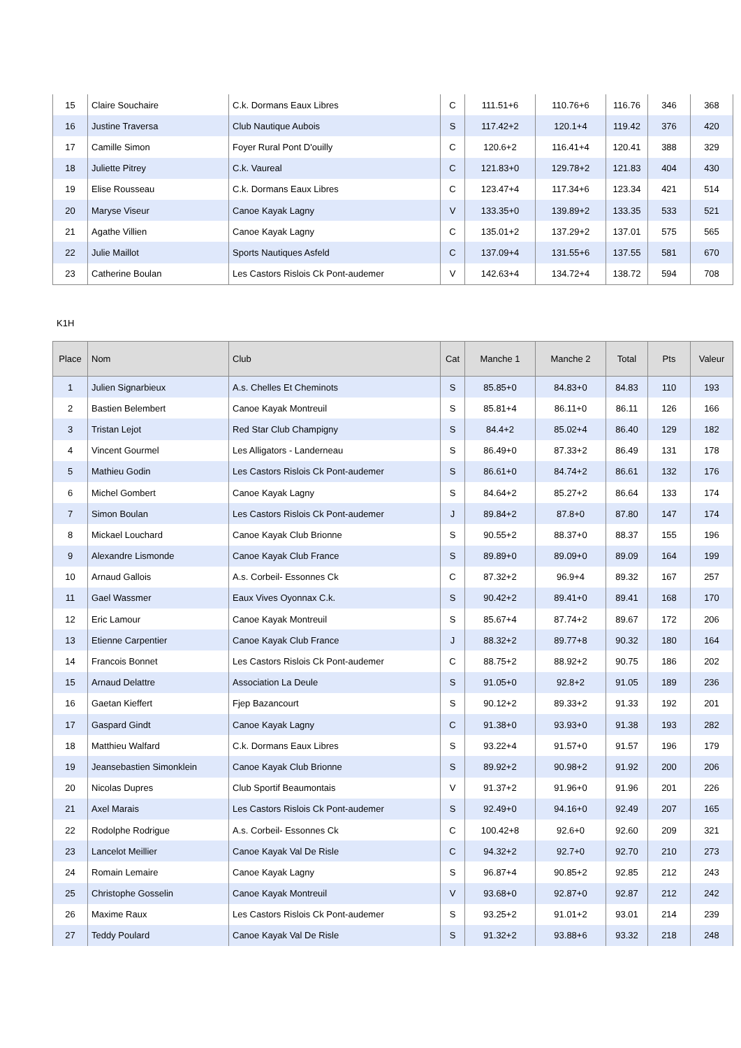| 15 | Claire Souchaire | C.k. Dormans Eaux Libres | C | 111.51+6 | 110.76+6 | 116.76 | 346 | 368 |
| 16 | Justine Traversa | Club Nautique Aubois | S | 117.42+2 | 120.1+4 | 119.42 | 376 | 420 |
| 17 | Camille Simon | Foyer Rural Pont D'ouilly | C | 120.6+2 | 116.41+4 | 120.41 | 388 | 329 |
| 18 | Juliette Pitrey | C.k. Vaureal | C | 121.83+0 | 129.78+2 | 121.83 | 404 | 430 |
| 19 | Elise Rousseau | C.k. Dormans Eaux Libres | C | 123.47+4 | 117.34+6 | 123.34 | 421 | 514 |
| 20 | Maryse Viseur | Canoe Kayak Lagny | V | 133.35+0 | 139.89+2 | 133.35 | 533 | 521 |
| 21 | Agathe Villien | Canoe Kayak Lagny | C | 135.01+2 | 137.29+2 | 137.01 | 575 | 565 |
| 22 | Julie Maillot | Sports Nautiques Asfeld | C | 137.09+4 | 131.55+6 | 137.55 | 581 | 670 |
| 23 | Catherine Boulan | Les Castors Rislois Ck Pont-audemer | V | 142.63+4 | 134.72+4 | 138.72 | 594 | 708 |
K1H
| Place | Nom | Club | Cat | Manche 1 | Manche 2 | Total | Pts | Valeur |
| --- | --- | --- | --- | --- | --- | --- | --- | --- |
| 1 | Julien Signarbieux | A.s. Chelles Et Cheminots | S | 85.85+0 | 84.83+0 | 84.83 | 110 | 193 |
| 2 | Bastien Belembert | Canoe Kayak Montreuil | S | 85.81+4 | 86.11+0 | 86.11 | 126 | 166 |
| 3 | Tristan Lejot | Red Star Club Champigny | S | 84.4+2 | 85.02+4 | 86.40 | 129 | 182 |
| 4 | Vincent Gourmel | Les Alligators - Landerneau | S | 86.49+0 | 87.33+2 | 86.49 | 131 | 178 |
| 5 | Mathieu Godin | Les Castors Rislois Ck Pont-audemer | S | 86.61+0 | 84.74+2 | 86.61 | 132 | 176 |
| 6 | Michel Gombert | Canoe Kayak Lagny | S | 84.64+2 | 85.27+2 | 86.64 | 133 | 174 |
| 7 | Simon Boulan | Les Castors Rislois Ck Pont-audemer | J | 89.84+2 | 87.8+0 | 87.80 | 147 | 174 |
| 8 | Mickael Louchard | Canoe Kayak Club Brionne | S | 90.55+2 | 88.37+0 | 88.37 | 155 | 196 |
| 9 | Alexandre Lismonde | Canoe Kayak Club France | S | 89.89+0 | 89.09+0 | 89.09 | 164 | 199 |
| 10 | Arnaud Gallois | A.s. Corbeil- Essonnes Ck | C | 87.32+2 | 96.9+4 | 89.32 | 167 | 257 |
| 11 | Gael Wassmer | Eaux Vives Oyonnax C.k. | S | 90.42+2 | 89.41+0 | 89.41 | 168 | 170 |
| 12 | Eric Lamour | Canoe Kayak Montreuil | S | 85.67+4 | 87.74+2 | 89.67 | 172 | 206 |
| 13 | Etienne Carpentier | Canoe Kayak Club France | J | 88.32+2 | 89.77+8 | 90.32 | 180 | 164 |
| 14 | Francois Bonnet | Les Castors Rislois Ck Pont-audemer | C | 88.75+2 | 88.92+2 | 90.75 | 186 | 202 |
| 15 | Arnaud Delattre | Association La Deule | S | 91.05+0 | 92.8+2 | 91.05 | 189 | 236 |
| 16 | Gaetan Kieffert | Fjep Bazancourt | S | 90.12+2 | 89.33+2 | 91.33 | 192 | 201 |
| 17 | Gaspard Gindt | Canoe Kayak Lagny | C | 91.38+0 | 93.93+0 | 91.38 | 193 | 282 |
| 18 | Matthieu Walfard | C.k. Dormans Eaux Libres | S | 93.22+4 | 91.57+0 | 91.57 | 196 | 179 |
| 19 | Jeansebastien Simonklein | Canoe Kayak Club Brionne | S | 89.92+2 | 90.98+2 | 91.92 | 200 | 206 |
| 20 | Nicolas Dupres | Club Sportif Beaumontais | V | 91.37+2 | 91.96+0 | 91.96 | 201 | 226 |
| 21 | Axel Marais | Les Castors Rislois Ck Pont-audemer | S | 92.49+0 | 94.16+0 | 92.49 | 207 | 165 |
| 22 | Rodolphe Rodrigue | A.s. Corbeil- Essonnes Ck | C | 100.42+8 | 92.6+0 | 92.60 | 209 | 321 |
| 23 | Lancelot Meillier | Canoe Kayak Val De Risle | C | 94.32+2 | 92.7+0 | 92.70 | 210 | 273 |
| 24 | Romain Lemaire | Canoe Kayak Lagny | S | 96.87+4 | 90.85+2 | 92.85 | 212 | 243 |
| 25 | Christophe Gosselin | Canoe Kayak Montreuil | V | 93.68+0 | 92.87+0 | 92.87 | 212 | 242 |
| 26 | Maxime Raux | Les Castors Rislois Ck Pont-audemer | S | 93.25+2 | 91.01+2 | 93.01 | 214 | 239 |
| 27 | Teddy Poulard | Canoe Kayak Val De Risle | S | 91.32+2 | 93.88+6 | 93.32 | 218 | 248 |